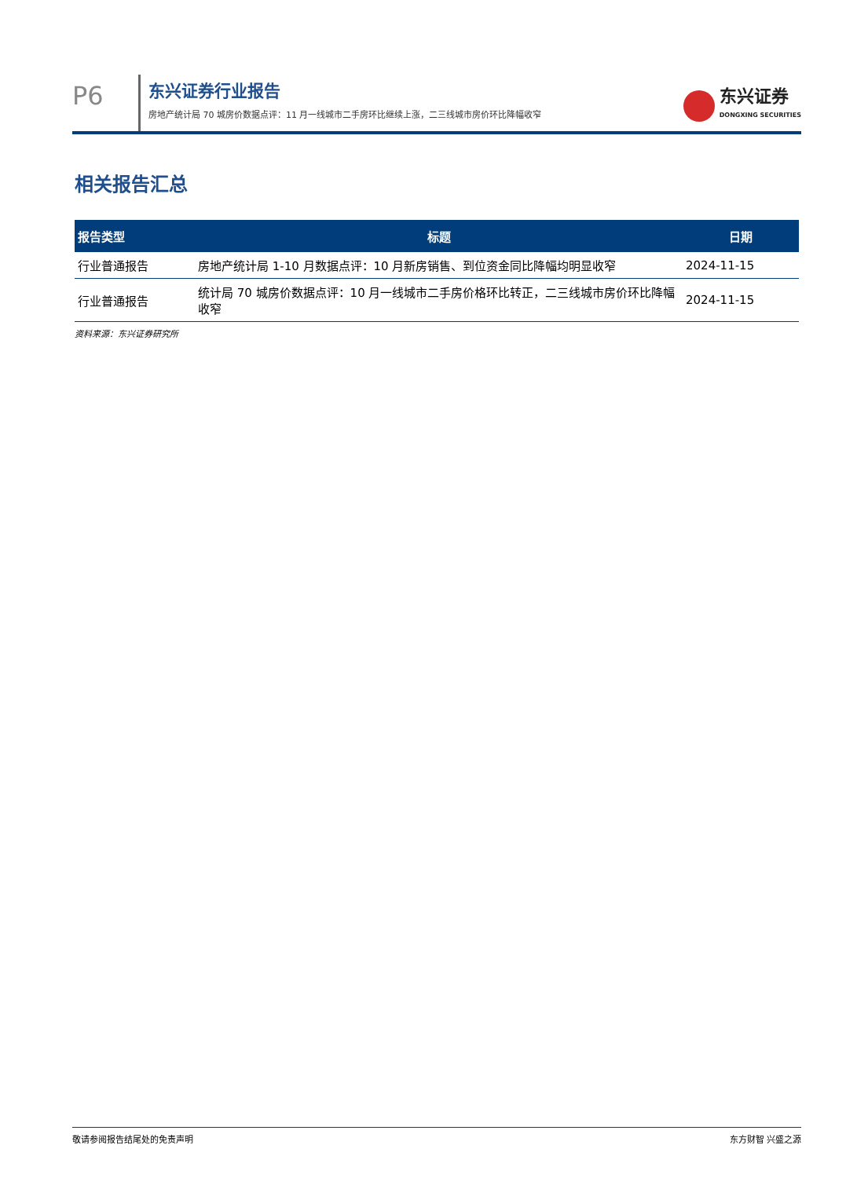P6
东兴证券行业报告
房地产统计局 70 城房价数据点评：11 月一线城市二手房环比继续上涨，二三线城市房价环比降幅收窄
东兴证券
DONGXING SECURITIES
相关报告汇总
| 报告类型 | 标题 | 日期 |
| --- | --- | --- |
| 行业普通报告 | 房地产统计局 1-10 月数据点评：10 月新房销售、到位资金同比降幅均明显收窄 | 2024-11-15 |
| 行业普通报告 | 统计局 70 城房价数据点评：10 月一线城市二手房价格环比转正，二三线城市房价环比降幅收窄 | 2024-11-15 |
资料来源：东兴证券研究所
敬请参阅报告结尾处的免责声明 东方财智 兴盛之源